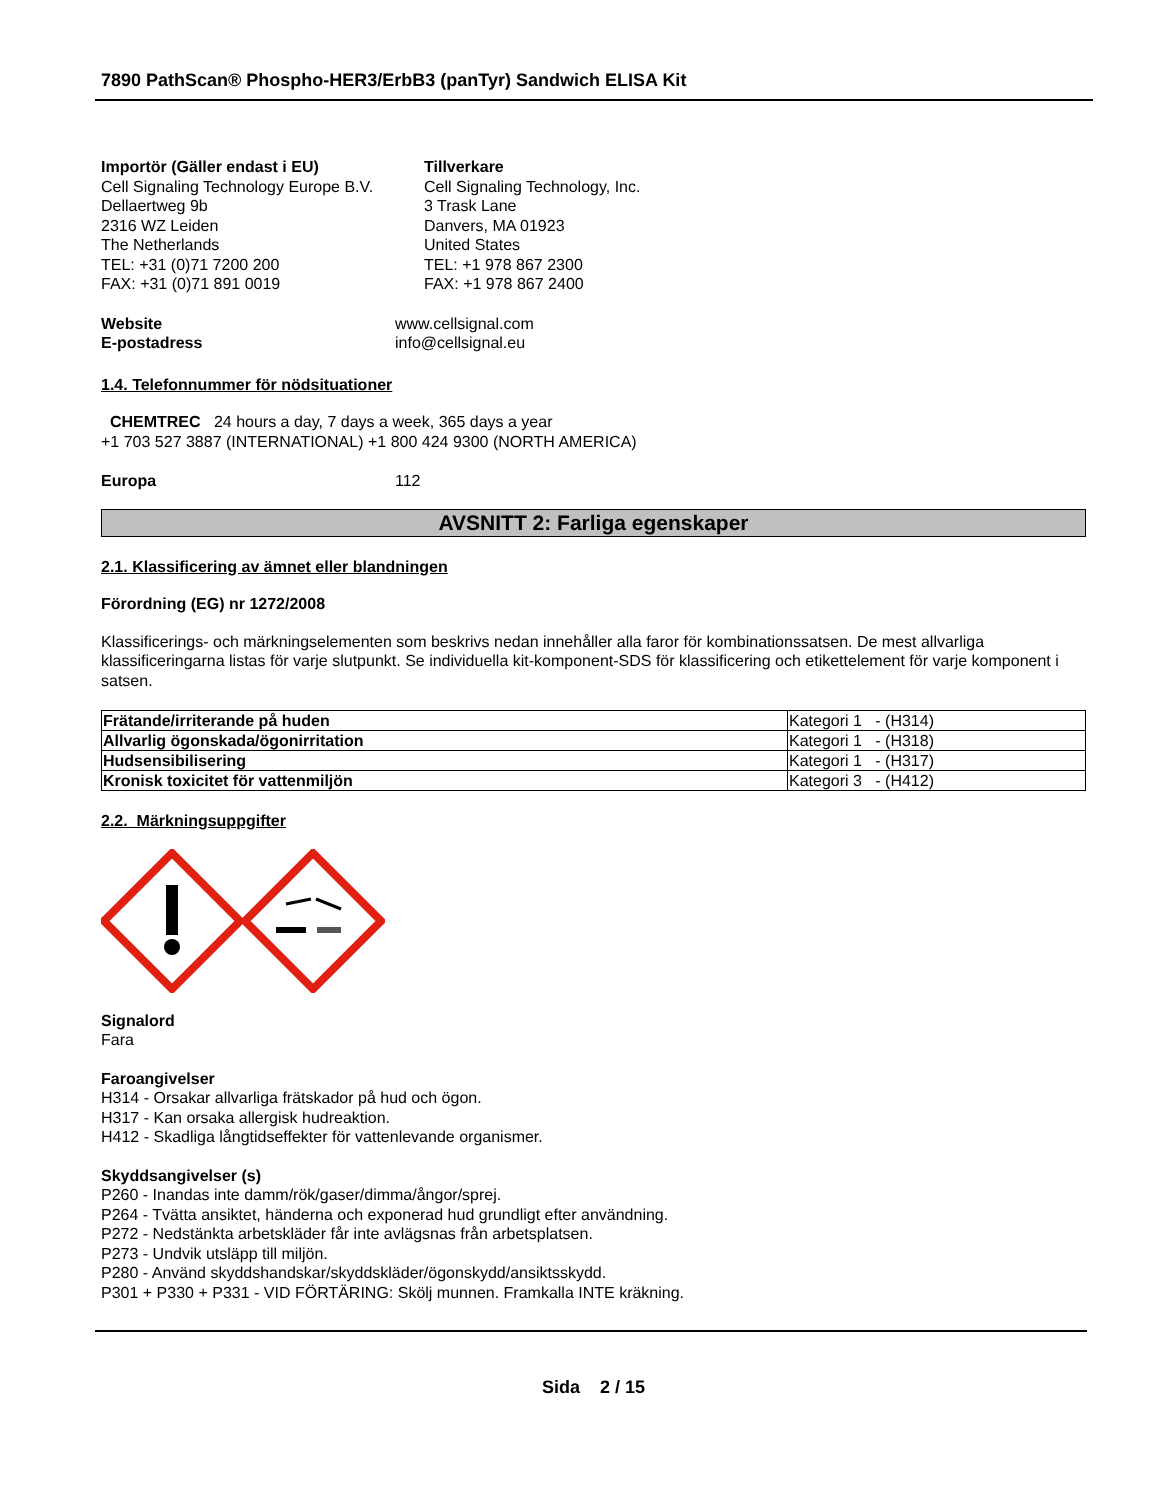7890 PathScan® Phospho-HER3/ErbB3 (panTyr) Sandwich ELISA Kit
Importör (Gäller endast i EU)
Cell Signaling Technology Europe B.V.
Dellaertweg 9b
2316 WZ Leiden
The Netherlands
TEL: +31 (0)71 7200 200
FAX: +31 (0)71 891 0019
Tillverkare
Cell Signaling Technology, Inc.
3 Trask Lane
Danvers, MA 01923
United States
TEL: +1 978 867 2300
FAX: +1 978 867 2400
Website www.cellsignal.com
E-postadress info@cellsignal.eu
1.4. Telefonnummer för nödsituationer
CHEMTREC 24 hours a day, 7 days a week, 365 days a year
+1 703 527 3887 (INTERNATIONAL) +1 800 424 9300 (NORTH AMERICA)
Europa 112
AVSNITT 2: Farliga egenskaper
2.1. Klassificering av ämnet eller blandningen
Förordning (EG) nr 1272/2008
Klassificerings- och märkningselementen som beskrivs nedan innehåller alla faror för kombinationssatsen. De mest allvarliga klassificeringarna listas för varje slutpunkt. Se individuella kit-komponent-SDS för klassificering och etikettelement för varje komponent i satsen.
| Frätande/irriterande på huden | Kategori 1 - (H314) |
| Allvarlig ögonskada/ögonirritation | Kategori 1 - (H318) |
| Hudsensibilisering | Kategori 1 - (H317) |
| Kronisk toxicitet för vattenmiljön | Kategori 3 - (H412) |
2.2. Märkningsuppgifter
Signalord
Fara
Faroangivelser
H314 - Orsakar allvarliga frätskador på hud och ögon.
H317 - Kan orsaka allergisk hudreaktion.
H412 - Skadliga långtidseffekter för vattenlevande organismer.
Skyddsangivelser (s)
P260 - Inandas inte damm/rök/gaser/dimma/ångor/sprej.
P264 - Tvätta ansiktet, händerna och exponerad hud grundligt efter användning.
P272 - Nedstänkta arbetskläder får inte avlägsnas från arbetsplatsen.
P273 - Undvik utsläpp till miljön.
P280 - Använd skyddshandskar/skyddskläder/ögonskydd/ansiktsskydd.
P301 + P330 + P331 - VID FÖRTÄRING: Skölj munnen. Framkalla INTE kräkning.
Sida 2 / 15